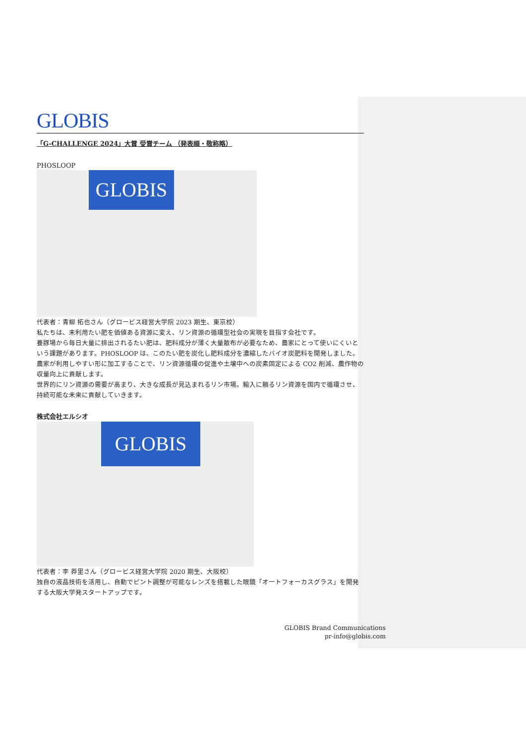GLOBIS
「G-CHALLENGE 2024」大賞 受賞チーム （発表順・敬称略）
PHOSLOOP
GLOBIS
代表者：青柳 拓也さん（グロービス経営大学院 2023 期生、東京校）
私たちは、未利用たい肥を価値ある資源に変え、リン資源の循環型社会の実現を目指す会社です。
養豚場から毎日大量に排出されるたい肥は、肥料成分が薄く大量散布が必要なため、農家にとって使いにくいという課題があります。PHOSLOOP は、このたい肥を炭化し肥料成分を濃縮したバイオ炭肥料を開発しました。農家が利用しやすい形に加工することで、リン資源循環の促進や土壌中への炭素固定による CO2 削減、農作物の収量向上に貢献します。
世界的にリン資源の需要が高まり、大きな成長が見込まれるリン市場。輸入に頼るリン資源を国内で循環させ、持続可能な未来に貢献していきます。
株式会社エルシオ
GLOBIS
代表者：李 莽里さん（グロービス経営大学院 2020 期生、大阪校）
独自の液晶技術を活用し、自動でピント調整が可能なレンズを搭載した眼鏡「オートフォーカスグラス」を開発する大阪大学発スタートアップです。
GLOBIS Brand Communications
pr-info@globis.com